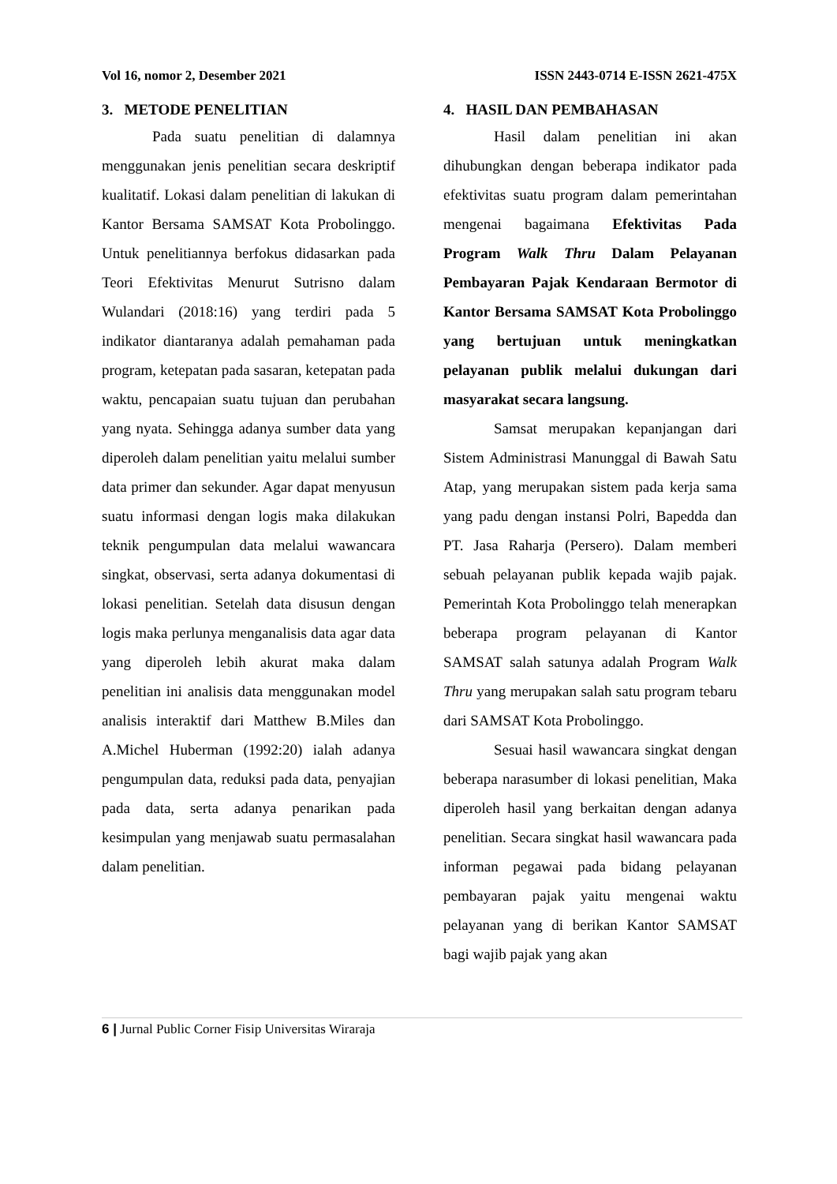Vol 16, nomor 2, Desember 2021 ISSN 2443-0714 E-ISSN 2621-475X
3. METODE PENELITIAN
Pada suatu penelitian di dalamnya menggunakan jenis penelitian secara deskriptif kualitatif. Lokasi dalam penelitian di lakukan di Kantor Bersama SAMSAT Kota Probolinggo. Untuk penelitiannya berfokus didasarkan pada Teori Efektivitas Menurut Sutrisno dalam Wulandari (2018:16) yang terdiri pada 5 indikator diantaranya adalah pemahaman pada program, ketepatan pada sasaran, ketepatan pada waktu, pencapaian suatu tujuan dan perubahan yang nyata. Sehingga adanya sumber data yang diperoleh dalam penelitian yaitu melalui sumber data primer dan sekunder. Agar dapat menyusun suatu informasi dengan logis maka dilakukan teknik pengumpulan data melalui wawancara singkat, observasi, serta adanya dokumentasi di lokasi penelitian. Setelah data disusun dengan logis maka perlunya menganalisis data agar data yang diperoleh lebih akurat maka dalam penelitian ini analisis data menggunakan model analisis interaktif dari Matthew B.Miles dan A.Michel Huberman (1992:20) ialah adanya pengumpulan data, reduksi pada data, penyajian pada data, serta adanya penarikan pada kesimpulan yang menjawab suatu permasalahan dalam penelitian.
4. HASIL DAN PEMBAHASAN
Hasil dalam penelitian ini akan dihubungkan dengan beberapa indikator pada efektivitas suatu program dalam pemerintahan mengenai bagaimana Efektivitas Pada Program Walk Thru Dalam Pelayanan Pembayaran Pajak Kendaraan Bermotor di Kantor Bersama SAMSAT Kota Probolinggo yang bertujuan untuk meningkatkan pelayanan publik melalui dukungan dari masyarakat secara langsung.
Samsat merupakan kepanjangan dari Sistem Administrasi Manunggal di Bawah Satu Atap, yang merupakan sistem pada kerja sama yang padu dengan instansi Polri, Bapedda dan PT. Jasa Raharja (Persero). Dalam memberi sebuah pelayanan publik kepada wajib pajak. Pemerintah Kota Probolinggo telah menerapkan beberapa program pelayanan di Kantor SAMSAT salah satunya adalah Program Walk Thru yang merupakan salah satu program tebaru dari SAMSAT Kota Probolinggo.
Sesuai hasil wawancara singkat dengan beberapa narasumber di lokasi penelitian, Maka diperoleh hasil yang berkaitan dengan adanya penelitian. Secara singkat hasil wawancara pada informan pegawai pada bidang pelayanan pembayaran pajak yaitu mengenai waktu pelayanan yang di berikan Kantor SAMSAT bagi wajib pajak yang akan
6 | Jurnal Public Corner Fisip Universitas Wiraraja